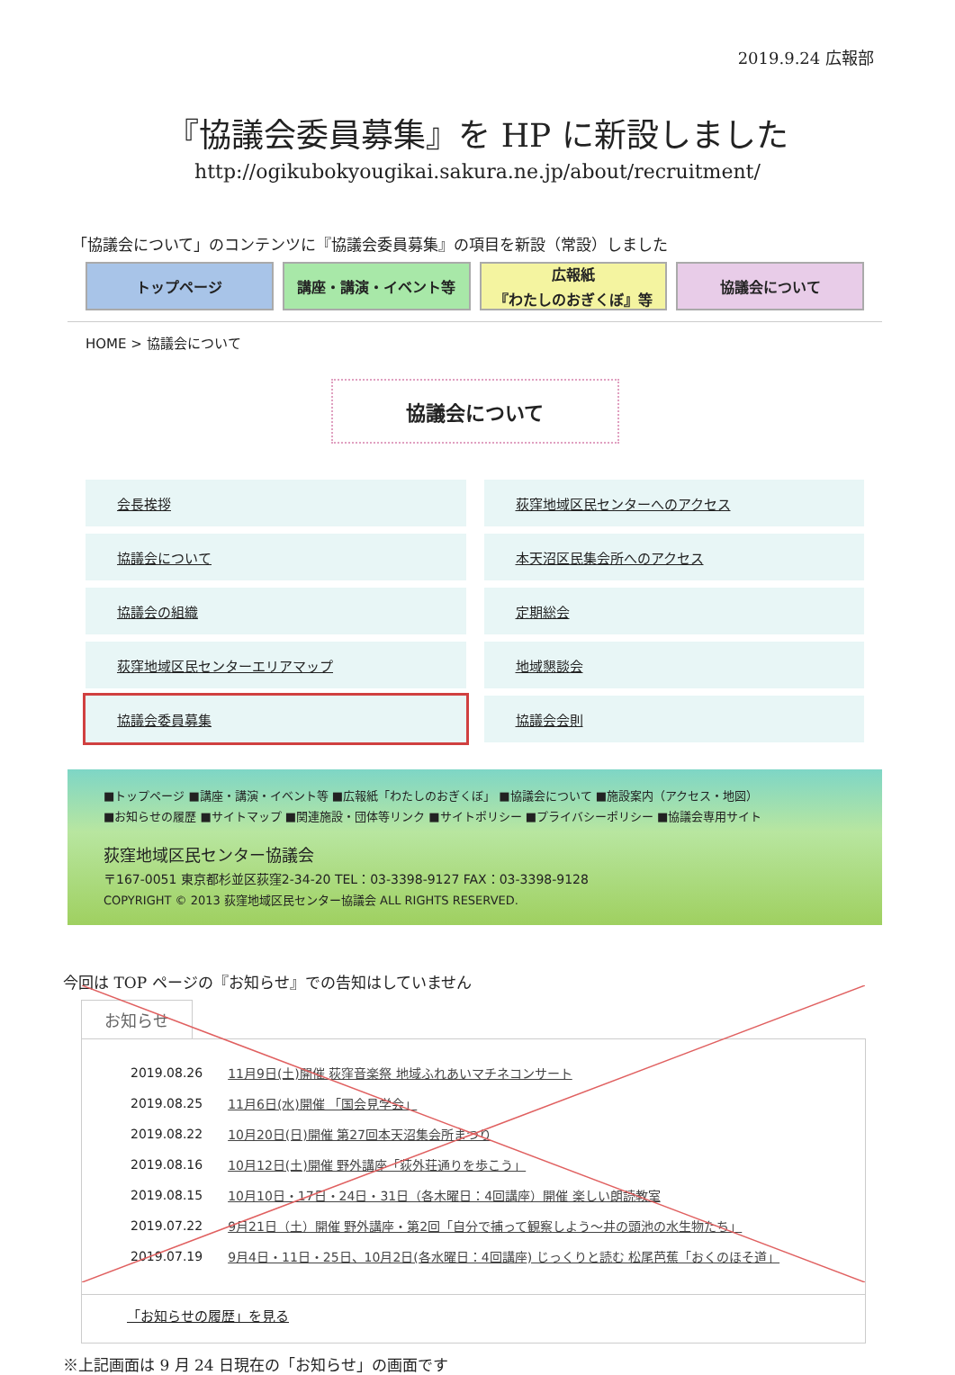2019.9.24 広報部
『協議会委員募集』を HP に新設しました
http://ogikubokyougikai.sakura.ne.jp/about/recruitment/
「協議会について」のコンテンツに『協議会委員募集』の項目を新設（常設）しました
トップページ 講座・講演・イベント等 広報紙
『わたしのおぎくぼ』等
協議会について
HOME > 協議会について
協議会について
会長挨拶
荻窪地域区民センターへのアクセス
協議会について
本天沼区民集会所へのアクセス
協議会の組織
定期総会
荻窪地域区民センターエリアマップ
地域懇談会
協議会委員募集
協議会会則
■トップページ ■講座・講演・イベント等 ■広報紙「わたしのおぎくぼ」 ■協議会について ■施設案内（アクセス・地図）
■お知らせの履歴 ■サイトマップ ■関連施設・団体等リンク ■サイトポリシー ■プライバシーポリシー ■協議会専用サイト
荻窪地域区民センター協議会
〒167-0051 東京都杉並区荻窪2-34-20 TEL：03-3398-9127 FAX：03-3398-9128
COPYRIGHT © 2013 荻窪地域区民センター協議会 ALL RIGHTS RESERVED.
今回は TOP ページの『お知らせ』での告知はしていません
お知らせ
| 2019.08.26 | 11月9日(土)開催 荻窪音楽祭 地域ふれあいマチネコンサート |
| 2019.08.25 | 11月6日(水)開催 「国会見学会」 |
| 2019.08.22 | 10月20日(日)開催 第27回本天沼集会所まつり |
| 2019.08.16 | 10月12日(土)開催 野外講座「荻外荘通りを歩こう」 |
| 2019.08.15 | 10月10日・17日・24日・31日（各木曜日：4回講座）開催 楽しい朗読教室 |
| 2019.07.22 | 9月21日（土）開催 野外講座・第2回「自分で捕って観察しよう～井の頭池の水生物たち」 |
| 2019.07.19 | 9月4日・11日・25日、10月2日(各水曜日：4回講座) じっくりと読む 松尾芭蕉「おくのほそ道」 |
「お知らせの履歴」を見る
※上記画面は 9 月 24 日現在の「お知らせ」の画面です